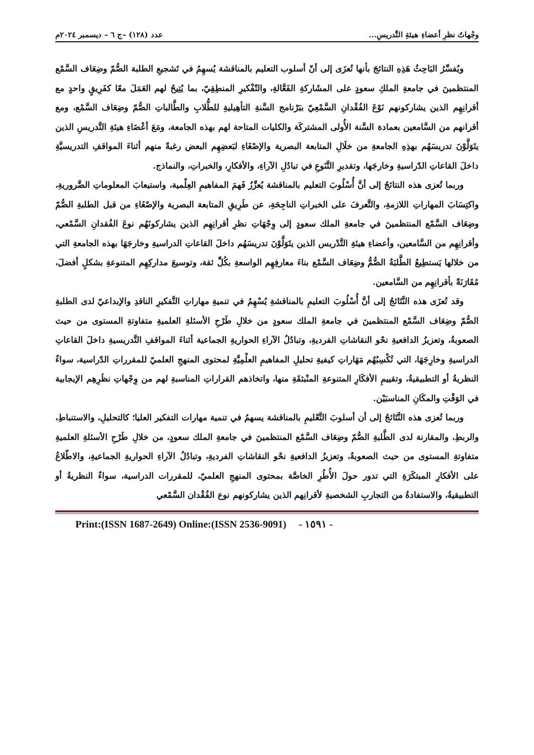وجْهاتُ نظرِ أعضاءِ هيئةِ التَّدريسِ... عدد (١٢٨) –ج ٦ – ديسمبر ٢٠٢٤م
ويُفسِّرُ البَاحِثُ هَذِهِ النتائجَ بأنها تُعزَى إلى أنّ أسلوب التعليم بالمناقشة يُسهِمُ في تَشجيعِ الطلبة الصُّمّ وضِعَاف السَّمْع المنتظمينَ في جامعةِ الملكِ سعودٍ على المشَاركةِ الفَعَّالةِ، والتّفْكيرِ المنطِقِيّ، بما يُتِيحُ لهم العَمَلَ معًا كفَرِيقٍ واحدٍ مع أقرانِهِم الذين يشاركونهم نَوْعَ الفُقْدانِ السَّمْعِيّ ببَرْنامج السَّنةِ التأهِيليةِ للطُّلابِ والطَّالباتِ الصُّمّ وضِعَاف السَّمْع، ومع أقرانهم من السَّامعين بعمادة السَّنة الأُولى المشتركَة والكليات المتاحة لهم بهذه الجامعة، ومَعَ أعْضَاءِ هيئةِ التَّدريسِ الذين يتَوَلَّوْنَ تدريسَهُم بهذِهِ الجامعةِ من خلَالِ المتابعة البصرية والإصْغَاءِ لبَعضِهِم البعض رغبةً منهم أثناءَ المواقفِ التدريسيَّةِ داخلَ القاعاتِ الدّراسيةِ وخارجَها، وتقديرِ التَّنَوعِ في تبادُلِ الآراءِ، والأفكارِ، والخبراتِ، والنماذج.
وربما تُعزى هذه النتائجُ إلى أنَّ أُسْلُوبَ التعليم بالمناقشة يُعزِّزُ فَهمَ المفاهيمِ العِلْمية، واستيعابَ المعلوماتِ الضَّروريةِ، واكتِسَابَ المهاراتِ اللازمةِ، والتَّعرفَ على الخبراتِ الناجِحَةِ، عن طَرِيقِ المتابعة البصرية والإصْغَاءِ من قبل الطلبةِ الصُّمّ وضِعَاف السَّمْع المنتظمينَ في جامعةِ الملك سعودٍ إلى وِجْهَاتِ نظرِ أقرانِهِم الذين يشاركونَهُم نوعَ الفُقدانِ السَّمْعي، وأقرانِهِم من السَّامعين، وأعضاءِ هيئةِ التَّدْريس الذين يتَوَلَّوْنَ تدريسَهُم داخلَ القاعاتِ الدراسيةِ وخارجَهَا بهذه الجامعةِ التي من خلالها يَستطِيعُ الطَّلبَةُ الصُّمُّ وضِعَاف السَّمْع بناءَ معارفِهِم الواسعةِ بكُلِّ ثقة، وتوسيعَ مداركِهِم المتنوعةِ بشكلٍ أفضلَ، مُقَارَنَةً بأقرانِهِم من السَّامعين.
وقد تُعزَى هذه النَّتَائجُ إلى أنَّ أُسْلُوبَ التعليمِ بالمناقشةِ يُسْهِمُ في تنميةِ مهاراتِ التَّفكيرِ الناقدِ والإبداعيّ لدى الطلبةِ الصُّمّ وضِعَاف السَّمْع المنتظمينَ في جامعةِ الملك سعودٍ من خلالِ طَرْحِ الأسئلةِ العلميةِ متفاوتةِ المستوى من حيث الصعوبةُ، وتعزيزُ الدافعيةِ نحْو النقاشاتِ الفرديةِ، وتبادُلُ الآراءِ الحواريةِ الجماعية أثناءَ المواقفِ التَّدريسيةِ داخلَ القاعاتِ الدراسيةِ وخارِجَهَا، التي تُكْسِبُهُم مَهَاراتِ كيفيةِ تحليلِ المفاهيمِ العلْمِيَّةِ لمحتوى المنهجِ العلميّ للمقرراتِ الدّراسية، سواءٌ النظريةُ أو التطبيقيةُ، وتقييمِ الأفكَارِ المتنوعةِ المنْبثقَةِ منها، واتخاذهم القراراتِ المناسبةِ لهم من وِجْهاتِ نظَرِهِم الإيجابية في الوَقْتِ والمكَانِ المناسبَيْن.
وربما تُعزى هذه النَّتَائجُ إلى أن أسلوبَ التَّعْليمِ بالمناقشة يسهمُ في تنمية مهارات التفكير العليا؛ كالتحليلِ، والاستنباطِ، والربطِ، والمقارنة لدى الطَّلبةِ الصُّمّ وضِعَاف السَّمْع المنتظمينَ في جامعةِ الملك سعودٍ، من خلالِ طَرْحِ الأسئلةِ العلميةِ متفاوتةِ المستوى من حيث الصعوبةُ، وتعزيزُ الدافعيةِ نحْو النقاشاتِ الفرديةِ، وتبادُلُ الآراءِ الحواريةِ الجماعيةِ، والاطّلاعُ على الأفكارِ المبتكَرَةِ التي تدور حولَ الأُطُرِ الخاصَّة بمحتوى المنهجِ العلميّ، للمقررات الدراسية، سواءٌ النظريةُ أو التطبيقيةُ، والاستفادةُ من التجاربِ الشخصيةِ لأقرانِهم الذين يشاركونهم نوع الفُقْدان السَّمْعي
Print:(ISSN 1687-2649) Online:(ISSN 2536-9091) - ١٥٩١ -